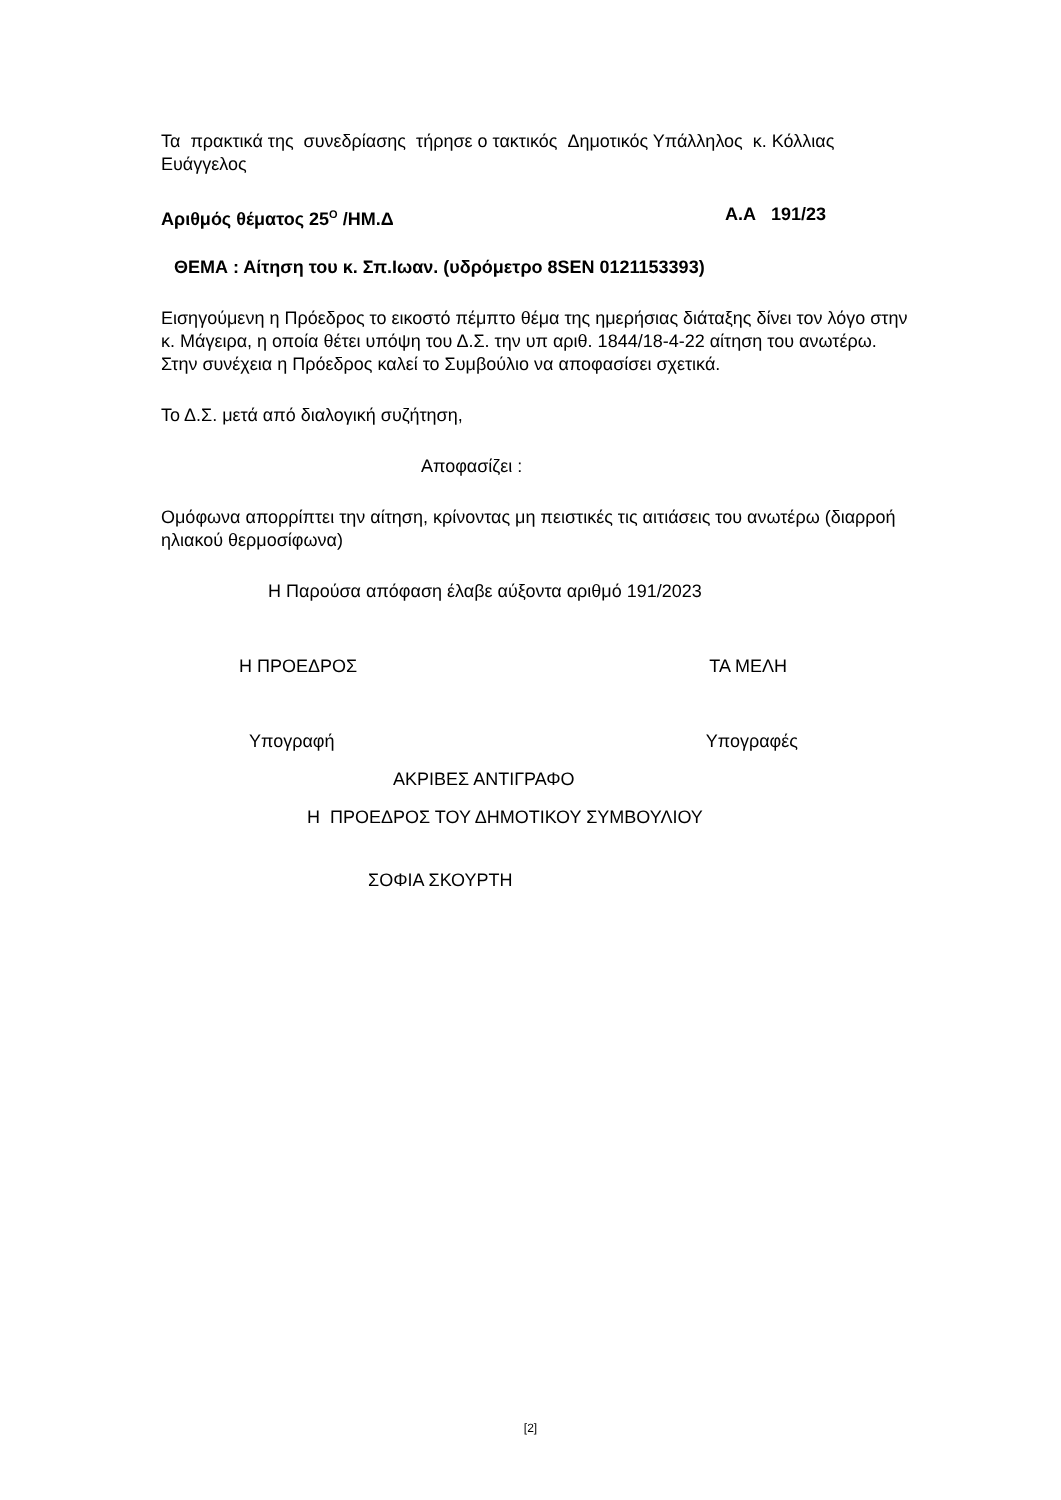Τα πρακτικά της συνεδρίασης τήρησε ο τακτικός Δημοτικός Υπάλληλος κ. Κόλλιας Ευάγγελος
Αριθμός θέματος 25<sup>Ο</sup> /ΗΜ.Δ Α.Α 191/23
ΘΕΜΑ : Αίτηση του κ. Σπ.Ιωαν. (υδρόμετρο 8SEN 0121153393)
Εισηγούμενη η Πρόεδρος το εικοστό πέμπτο θέμα της ημερήσιας διάταξης δίνει τον λόγο στην κ. Μάγειρα, η οποία θέτει υπόψη του Δ.Σ. την υπ αριθ. 1844/18-4-22 αίτηση του ανωτέρω.
Στην συνέχεια η Πρόεδρος καλεί το Συμβούλιο να αποφασίσει σχετικά.
Το Δ.Σ. μετά από διαλογική συζήτηση,
Αποφασίζει :
Ομόφωνα απορρίπτει την αίτηση, κρίνοντας μη πειστικές τις αιτιάσεις του ανωτέρω (διαρροή ηλιακού θερμοσίφωνα)
Η Παρούσα απόφαση έλαβε αύξοντα αριθμό 191/2023
Η ΠΡΟΕΔΡΟΣ ΤΑ ΜΕΛΗ
Υπογραφή Υπογραφές
ΑΚΡΙΒΕΣ ΑΝΤΙΓΡΑΦΟ
Η ΠΡΟΕΔΡΟΣ ΤΟΥ ΔΗΜΟΤΙΚΟΥ ΣΥΜΒΟΥΛΙΟΥ
ΣΟΦΙΑ ΣΚΟΥΡΤΗ
[2]